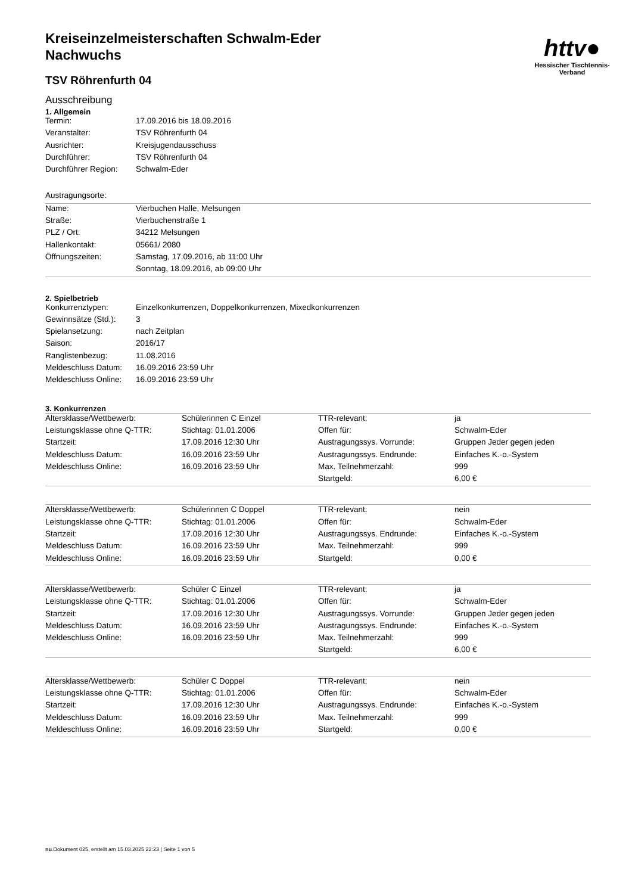httv●
Hessischer Tischtennis-Verband
Kreiseinzelmeisterschaften Schwalm-Eder
Nachwuchs
TSV Röhrenfurth 04
Ausschreibung
1. Allgemein
| Termin: | 17.09.2016 bis 18.09.2016 |
| Veranstalter: | TSV Röhrenfurth 04 |
| Ausrichter: | Kreisjugendausschuss |
| Durchführer: | TSV Röhrenfurth 04 |
| Durchführer Region: | Schwalm-Eder |
| Austragungsorte: | |
| Name: | Vierbuchen Halle, Melsungen |
| Straße: | Vierbuchenstraße 1 |
| PLZ / Ort: | 34212 Melsungen |
| Hallenkontakt: | 05661/ 2080 |
| Öffnungszeiten: | Samstag, 17.09.2016, ab 11:00 Uhr |
| | Sonntag, 18.09.2016, ab 09:00 Uhr |
2. Spielbetrieb
| Konkurrenztypen: | Einzelkonkurrenzen, Doppelkonkurrenzen, Mixedkonkurrenzen |
| Gewinnsätze (Std.): | 3 |
| Spielansetzung: | nach Zeitplan |
| Saison: | 2016/17 |
| Ranglistenbezug: | 11.08.2016 |
| Meldeschluss Datum: | 16.09.2016 23:59 Uhr |
| Meldeschluss Online: | 16.09.2016 23:59 Uhr |
3. Konkurrenzen
| Altersklasse/Wettbewerb: | Schülerinnen C Einzel | TTR-relevant: | ja |
| Leistungsklasse ohne Q-TTR: | Stichtag: 01.01.2006 | Offen für: | Schwalm-Eder |
| Startzeit: | 17.09.2016 12:30 Uhr | Austragungssys. Vorrunde: | Gruppen Jeder gegen jeden |
| Meldeschluss Datum: | 16.09.2016 23:59 Uhr | Austragungssys. Endrunde: | Einfaches K.-o.-System |
| Meldeschluss Online: | 16.09.2016 23:59 Uhr | Max. Teilnehmerzahl: | 999 |
| | | Startgeld: | 6,00 € |
| Altersklasse/Wettbewerb: | Schülerinnen C Doppel | TTR-relevant: | nein |
| Leistungsklasse ohne Q-TTR: | Stichtag: 01.01.2006 | Offen für: | Schwalm-Eder |
| Startzeit: | 17.09.2016 12:30 Uhr | Austragungssys. Endrunde: | Einfaches K.-o.-System |
| Meldeschluss Datum: | 16.09.2016 23:59 Uhr | Max. Teilnehmerzahl: | 999 |
| Meldeschluss Online: | 16.09.2016 23:59 Uhr | Startgeld: | 0,00 € |
| Altersklasse/Wettbewerb: | Schüler C Einzel | TTR-relevant: | ja |
| Leistungsklasse ohne Q-TTR: | Stichtag: 01.01.2006 | Offen für: | Schwalm-Eder |
| Startzeit: | 17.09.2016 12:30 Uhr | Austragungssys. Vorrunde: | Gruppen Jeder gegen jeden |
| Meldeschluss Datum: | 16.09.2016 23:59 Uhr | Austragungssys. Endrunde: | Einfaches K.-o.-System |
| Meldeschluss Online: | 16.09.2016 23:59 Uhr | Max. Teilnehmerzahl: | 999 |
| | | Startgeld: | 6,00 € |
| Altersklasse/Wettbewerb: | Schüler C Doppel | TTR-relevant: | nein |
| Leistungsklasse ohne Q-TTR: | Stichtag: 01.01.2006 | Offen für: | Schwalm-Eder |
| Startzeit: | 17.09.2016 12:30 Uhr | Austragungssys. Endrunde: | Einfaches K.-o.-System |
| Meldeschluss Datum: | 16.09.2016 23:59 Uhr | Max. Teilnehmerzahl: | 999 |
| Meldeschluss Online: | 16.09.2016 23:59 Uhr | Startgeld: | 0,00 € |
nu.Dokument 025, erstellt am 15.03.2025 22:23 | Seite 1 von 5